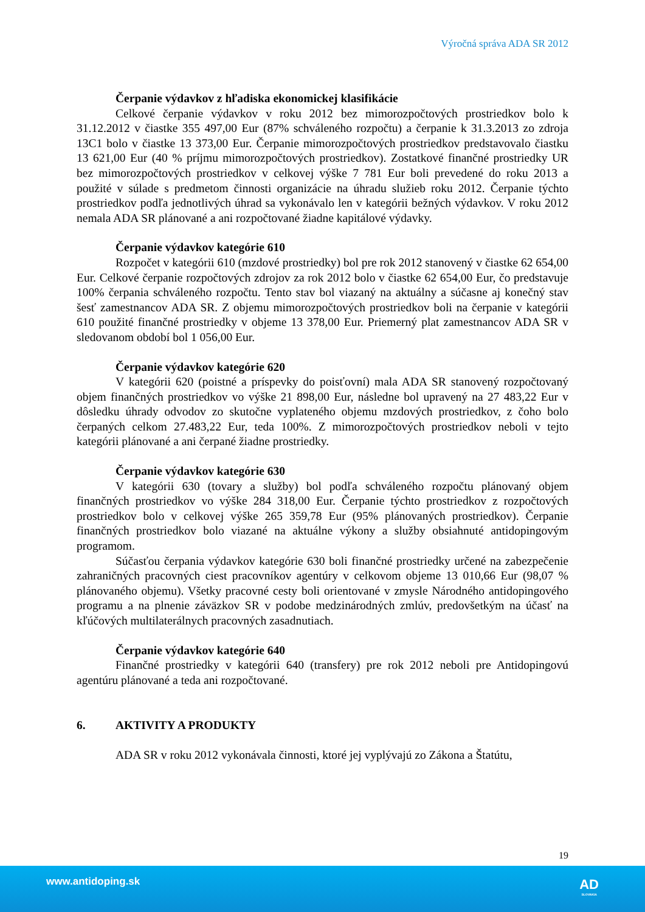Výročná správa ADA SR 2012
Čerpanie výdavkov z hľadiska ekonomickej klasifikácie
Celkové čerpanie výdavkov v roku 2012 bez mimorozpočtových prostriedkov bolo k 31.12.2012 v čiastke 355 497,00 Eur (87% schváleného rozpočtu) a čerpanie k 31.3.2013 zo zdroja 13C1 bolo v čiastke 13 373,00 Eur. Čerpanie mimorozpočtových prostriedkov predstavovalo čiastku 13 621,00 Eur (40 % príjmu mimorozpočtových prostriedkov). Zostatkové finančné prostriedky UR bez mimorozpočtových prostriedkov v celkovej výške 7 781 Eur boli prevedené do roku 2013 a použité v súlade s predmetom činnosti organizácie na úhradu služieb roku 2012. Čerpanie týchto prostriedkov podľa jednotlivých úhrad sa vykonávalo len v kategórii bežných výdavkov. V roku 2012 nemala ADA SR plánované a ani rozpočtované žiadne kapitálové výdavky.
Čerpanie výdavkov kategórie 610
Rozpočet v kategórii 610 (mzdové prostriedky) bol pre rok 2012 stanovený v čiastke 62 654,00 Eur. Celkové čerpanie rozpočtových zdrojov za rok 2012 bolo v čiastke 62 654,00 Eur, čo predstavuje 100% čerpania schváleného rozpočtu. Tento stav bol viazaný na aktuálny a súčasne aj konečný stav šesť zamestnancov ADA SR. Z objemu mimorozpočtových prostriedkov boli na čerpanie v kategórii 610 použité finančné prostriedky v objeme 13 378,00 Eur. Priemerný plat zamestnancov ADA SR v sledovanom období bol 1 056,00 Eur.
Čerpanie výdavkov kategórie 620
V kategórii 620 (poistné a príspevky do poisťovní) mala ADA SR stanovený rozpočtovaný objem finančných prostriedkov vo výške 21 898,00 Eur, následne bol upravený na 27 483,22 Eur v dôsledku úhrady odvodov zo skutočne vyplateného objemu mzdových prostriedkov, z čoho bolo čerpaných celkom 27.483,22 Eur, teda 100%. Z mimorozpočtových prostriedkov neboli v tejto kategórii plánované a ani čerpané žiadne prostriedky.
Čerpanie výdavkov kategórie 630
V kategórii 630 (tovary a služby) bol podľa schváleného rozpočtu plánovaný objem finančných prostriedkov vo výške 284 318,00 Eur. Čerpanie týchto prostriedkov z rozpočtových prostriedkov bolo v celkovej výške 265 359,78 Eur (95% plánovaných prostriedkov). Čerpanie finančných prostriedkov bolo viazané na aktuálne výkony a služby obsiahnuté antidopingovým programom.
Súčasťou čerpania výdavkov kategórie 630 boli finančné prostriedky určené na zabezpečenie zahraničných pracovných ciest pracovníkov agentúry v celkovom objeme 13 010,66 Eur (98,07 % plánovaného objemu). Všetky pracovné cesty boli orientované v zmysle Národného antidopingového programu a na plnenie záväzkov SR v podobe medzinárodných zmlúv, predovšetkým na účasť na kľúčových multilaterálnych pracovných zasadnutiach.
Čerpanie výdavkov kategórie 640
Finančné prostriedky v kategórii 640 (transfery) pre rok 2012 neboli pre Antidopingovú agentúru plánované a teda ani rozpočtované.
6. AKTIVITY A PRODUKTY
ADA SR v roku 2012 vykonávala činnosti, ktoré jej vyplývajú zo Zákona a Štatútu,
19
www.antidoping.sk AD
SLOVAKIA